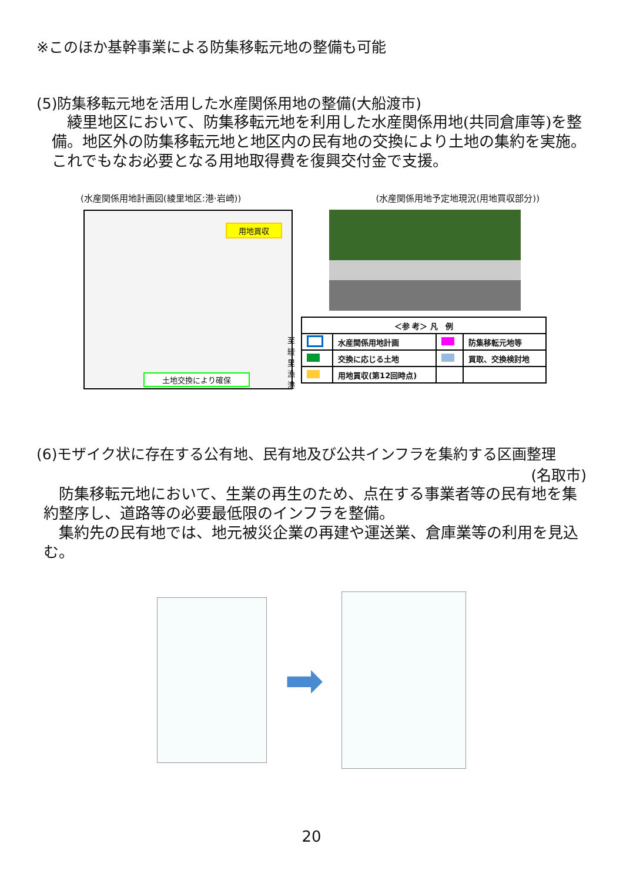※このほか基幹事業による防集移転元地の整備も可能
(5)防集移転元地を活用した水産関係用地の整備(大船渡市)
　綾里地区において、防集移転元地を利用した水産関係用地(共同倉庫等)を整備。地区外の防集移転元地と地区内の民有地の交換により土地の集約を実施。これでもなお必要となる用地取得費を復興交付金で支援。
(水産関係用地計画図(綾里地区:港·岩崎)) (水産関係用地予定地現況(用地買収部分))
用地買収
至綾里漁港
土地交換により確保
| ＜参 考＞ 凡 例 | | | |
| --- | --- | --- | --- |
| | 水産関係用地計画 | | 防集移転元地等 |
| | 交換に応じる土地 | | 買取、交換検討地 |
| | 用地買収(第12回時点) | | |
(6)モザイク状に存在する公有地、民有地及び公共インフラを集約する区画整理
(名取市)
　防集移転元地において、生業の再生のため、点在する事業者等の民有地を集約整序し、道路等の必要最低限のインフラを整備。
　集約先の民有地では、地元被災企業の再建や運送業、倉庫業等の利用を見込む。
➡
20